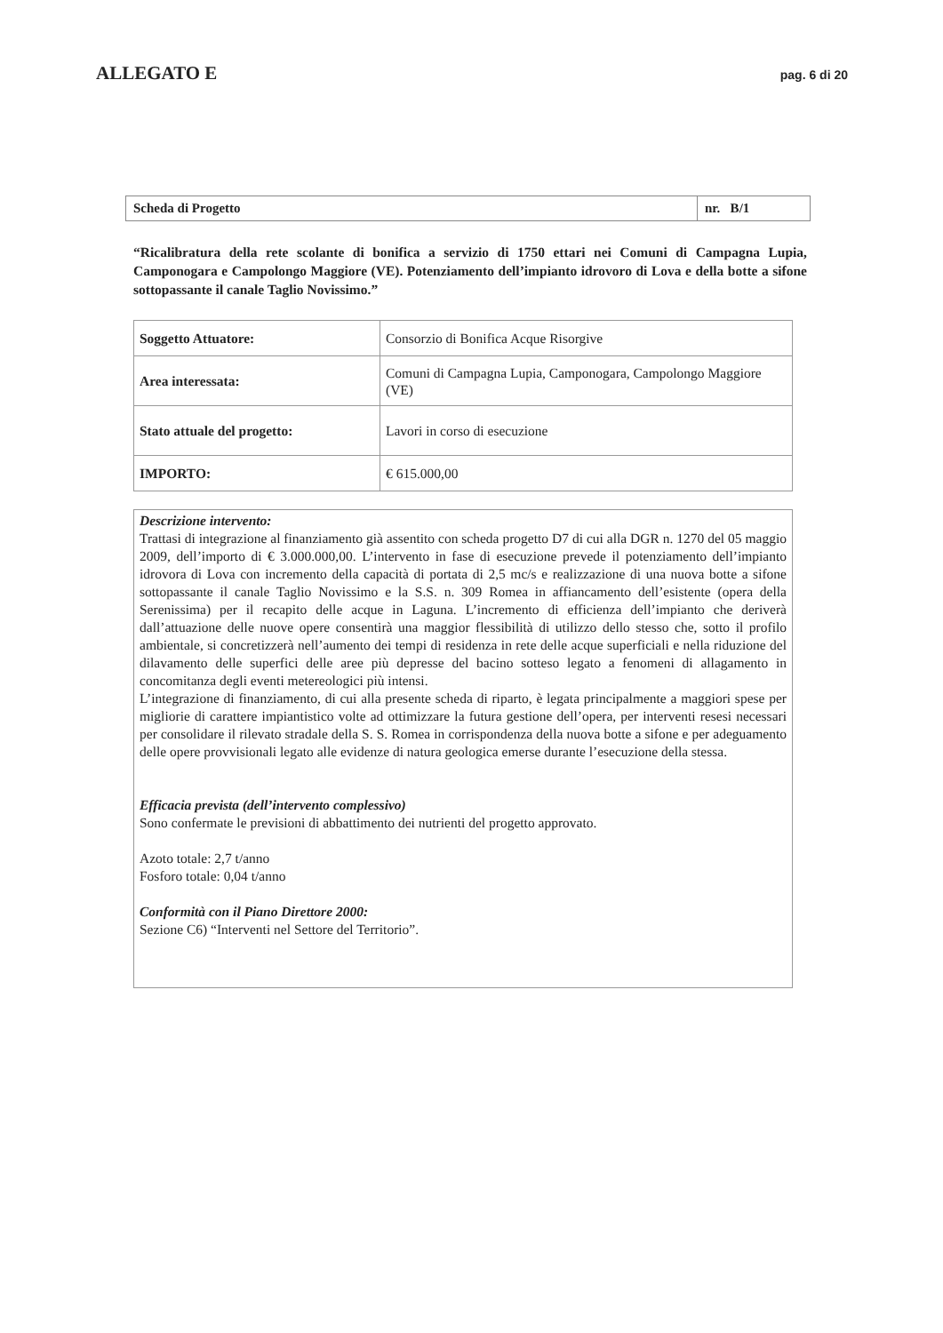ALLEGATO E pag. 6 di 20
| Scheda di Progetto | nr. B/1 |
“Ricalibratura della rete scolante di bonifica a servizio di 1750 ettari nei Comuni di Campagna Lupia, Camponogara e Campolongo Maggiore (VE). Potenziamento dell’impianto idrovoro di Lova e della botte a sifone sottopassante il canale Taglio Novissimo.”
| Soggetto Attuatore: | Consorzio di Bonifica Acque Risorgive |
| Area interessata: | Comuni di Campagna Lupia, Camponogara, Campolongo Maggiore (VE) |
| Stato attuale del progetto: | Lavori in corso di esecuzione |
| IMPORTO: | € 615.000,00 |
Descrizione intervento:
Trattasi di integrazione al finanziamento già assentito con scheda progetto D7 di cui alla DGR n. 1270 del 05 maggio 2009, dell’importo di € 3.000.000,00. L’intervento in fase di esecuzione prevede il potenziamento dell’impianto idrovora di Lova con incremento della capacità di portata di 2,5 mc/s e realizzazione di una nuova botte a sifone sottopassante il canale Taglio Novissimo e la S.S. n. 309 Romea in affiancamento dell’esistente (opera della Serenissima) per il recapito delle acque in Laguna. L’incremento di efficienza dell’impianto che deriverà dall’attuazione delle nuove opere consentirà una maggior flessibilità di utilizzo dello stesso che, sotto il profilo ambientale, si concretizzerà nell’aumento dei tempi di residenza in rete delle acque superficiali e nella riduzione del dilavamento delle superfici delle aree più depresse del bacino sotteso legato a fenomeni di allagamento in concomitanza degli eventi metereologici più intensi.
L’integrazione di finanziamento, di cui alla presente scheda di riparto, è legata principalmente a maggiori spese per migliorie di carattere impiantistico volte ad ottimizzare la futura gestione dell’opera, per interventi resesi necessari per consolidare il rilevato stradale della S. S. Romea in corrispondenza della nuova botte a sifone e per adeguamento delle opere provvisionali legato alle evidenze di natura geologica emerse durante l’esecuzione della stessa.
Efficacia prevista (dell’intervento complessivo)
Sono confermate le previsioni di abbattimento dei nutrienti del progetto approvato.
Azoto totale: 2,7 t/anno
Fosforo totale: 0,04 t/anno
Conformità con il Piano Direttore 2000:
Sezione C6) “Interventi nel Settore del Territorio”.